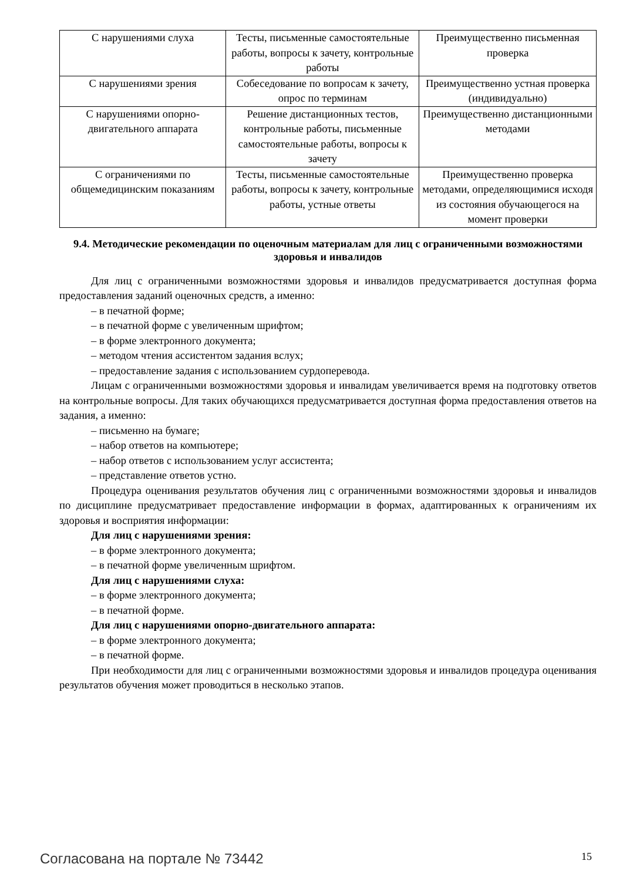| С нарушениями слуха | Тесты, письменные самостоятельные работы, вопросы к зачету, контрольные работы | Преимущественно письменная проверка |
| С нарушениями зрения | Собеседование по вопросам к зачету, опрос по терминам | Преимущественно устная проверка (индивидуально) |
| С нарушениями опорно-двигательного аппарата | Решение дистанционных тестов, контрольные работы, письменные самостоятельные работы, вопросы к зачету | Преимущественно дистанционными методами |
| С ограничениями по общемедицинским показаниям | Тесты, письменные самостоятельные работы, вопросы к зачету, контрольные работы, устные ответы | Преимущественно проверка методами, определяющимися исходя из состояния обучающегося на момент проверки |
9.4. Методические рекомендации по оценочным материалам для лиц с ограниченными возможностями здоровья и инвалидов
Для лиц с ограниченными возможностями здоровья и инвалидов предусматривается доступная форма предоставления заданий оценочных средств, а именно:
– в печатной форме;
– в печатной форме с увеличенным шрифтом;
– в форме электронного документа;
– методом чтения ассистентом задания вслух;
– предоставление задания с использованием сурдоперевода.
Лицам с ограниченными возможностями здоровья и инвалидам увеличивается время на подготовку ответов на контрольные вопросы. Для таких обучающихся предусматривается доступная форма предоставления ответов на задания, а именно:
– письменно на бумаге;
– набор ответов на компьютере;
– набор ответов с использованием услуг ассистента;
– представление ответов устно.
Процедура оценивания результатов обучения лиц с ограниченными возможностями здоровья и инвалидов по дисциплине предусматривает предоставление информации в формах, адаптированных к ограничениям их здоровья и восприятия информации:
Для лиц с нарушениями зрения:
– в форме электронного документа;
– в печатной форме увеличенным шрифтом.
Для лиц с нарушениями слуха:
– в форме электронного документа;
– в печатной форме.
Для лиц с нарушениями опорно-двигательного аппарата:
– в форме электронного документа;
– в печатной форме.
При необходимости для лиц с ограниченными возможностями здоровья и инвалидов процедура оценивания результатов обучения может проводиться в несколько этапов.
Согласована на портале № 73442 15